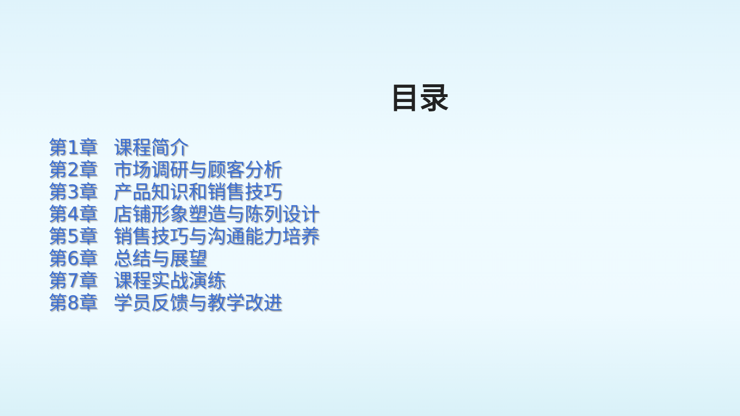目录
第1章 课程简介
第2章 市场调研与顾客分析
第3章 产品知识和销售技巧
第4章 店铺形象塑造与陈列设计
第5章 销售技巧与沟通能力培养
第6章 总结与展望
第7章 课程实战演练
第8章 学员反馈与教学改进